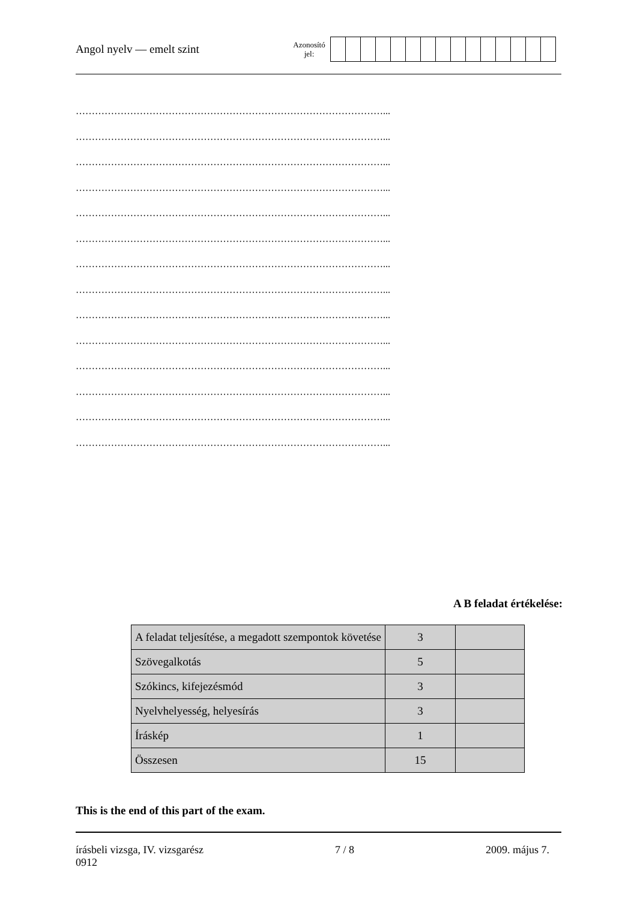Angol nyelv — emelt szint
Azonosító
jel:
……………………………………………………………………………………...
……………………………………………………………………………………...
……………………………………………………………………………………...
……………………………………………………………………………………...
……………………………………………………………………………………...
……………………………………………………………………………………...
……………………………………………………………………………………...
……………………………………………………………………………………...
……………………………………………………………………………………...
……………………………………………………………………………………...
……………………………………………………………………………………...
……………………………………………………………………………………...
……………………………………………………………………………………...
……………………………………………………………………………………...
A B feladat értékelése:
| A feladat teljesítése, a megadott szempontok követése | 3 | |
| Szövegalkotás | 5 | |
| Szókincs, kifejezésmód | 3 | |
| Nyelvhelyesség, helyesírás | 3 | |
| Íráskép | 1 | |
| Összesen | 15 | |
This is the end of this part of the exam.
írásbeli vizsga, IV. vizsgarész
0912
7 / 8 2009. május 7.